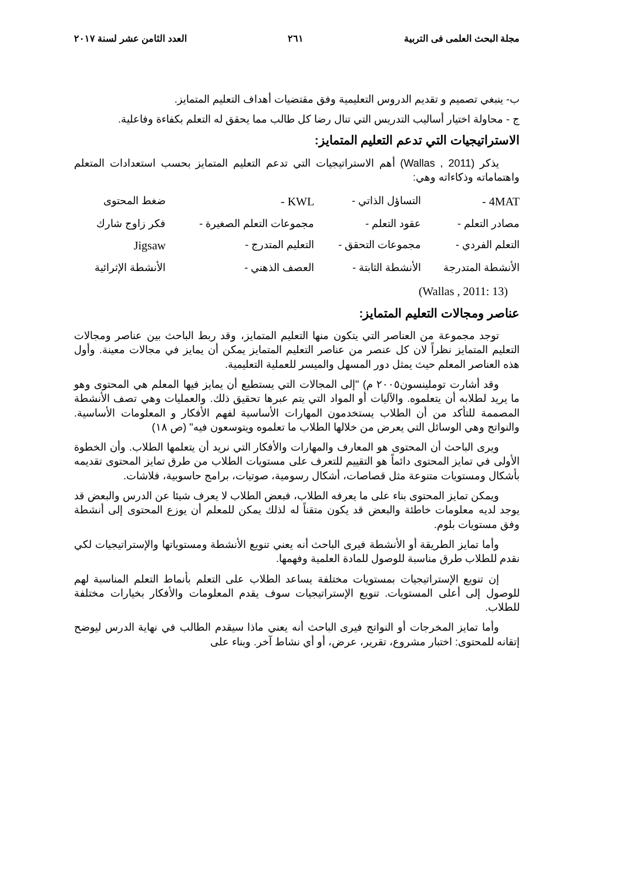مجلة البحث العلمى فى التربية ٢٦١ العدد الثامن عشر لسنة ٢٠١٧
ب- ينبغي تصميم و تقديم الدروس التعليمية وفق مقتضيات أهداف التعليم المتمايز.
ج - محاولة اختيار أساليب التدريس التي تنال رضا كل طالب مما يحقق له التعلم بكفاءة وفاعلية.
الاستراتيجيات التي تدعم التعليم المتمايز:
يذكر (Wallas , 2011) أهم الاستراتيجيات التي تدعم التعليم المتمايز بحسب استعدادات المتعلم واهتماماته وذكاءاته وهي:
| 4MAT - | التساؤل الذاتي - | KWL - | ضغط المحتوى |
| مصادر التعلم - | عقود التعلم - | مجموعات التعلم الصغيرة - | فكر زاوج شارك |
| التعلم الفردي - | مجموعات التحقق - | التعليم المتدرج - | Jigsaw |
| الأنشطة المتدرجة | الأنشطة الثابتة - | العصف الذهني - | الأنشطة الإثرائية |
(Wallas , 2011: 13)
عناصر ومجالات التعليم المتمايز:
توجد مجموعة من العناصر التي يتكون منها التعليم المتمايز، وقد ربط الباحث بين عناصر ومجالات التعليم المتمايز نظراً لان كل عنصر من عناصر التعليم المتمايز يمكن أن يمايز في مجالات معينة. وأول هذه العناصر المعلم حيث يمثل دور المسهل والميسر للعملية التعليمية.
وقد أشارت توملينسون٢٠٠٥ م) "إلى المجالات التي يستطيع أن يمايز فيها المعلم هي المحتوى وهو ما يريد لطلابه أن يتعلموه. والآليات أو المواد التي يتم عبرها تحقيق ذلك. والعمليات وهي تصف الأنشطة المصممة للتأكد من أن الطلاب يستخدمون المهارات الأساسية لفهم الأفكار و المعلومات الأساسية. والنواتج وهي الوسائل التي يعرض من خلالها الطلاب ما تعلموه ويتوسعون فيه" (ص ١٨)
ويرى الباحث أن المحتوى هو المعارف والمهارات والأفكار التي نريد أن يتعلمها الطلاب. وأن الخطوة الأولى في تمايز المحتوى دائماً هو التقييم للتعرف على مستويات الطلاب من طرق تمايز المحتوى تقديمه بأشكال ومستويات متنوعة مثل قصاصات، أشكال رسومية، صوتيات، برامج حاسوبية، فلاشات.
ويمكن تمايز المحتوى بناء على ما يعرفه الطلاب، فبعض الطلاب لا يعرف شيئا عن الدرس والبعض قد يوجد لديه معلومات خاطئة والبعض قد يكون متقناً له لذلك يمكن للمعلم أن يوزع المحتوى إلى أنشطة وفق مستويات بلوم.
وأما تمايز الطريقة أو الأنشطة فيرى الباحث أنه يعني تنويع الأنشطة ومستوياتها والإستراتيجيات لكي نقدم للطلاب طرق مناسبة للوصول للمادة العلمية وفهمها.
إن تنويع الإستراتيجيات بمستويات مختلفة يساعد الطلاب على التعلم بأنماط التعلم المناسبة لهم للوصول إلى أعلى المستويات. تنويع الإستراتيجيات سوف يقدم المعلومات والأفكار بخيارات مختلفة للطلاب.
وأما تمايز المخرجات أو النواتج فيرى الباحث أنه يعني ماذا سيقدم الطالب في نهاية الدرس ليوضح إتقانه للمحتوى: اختبار مشروع، تقرير، عرض، أو أي نشاط آخر. وبناء على